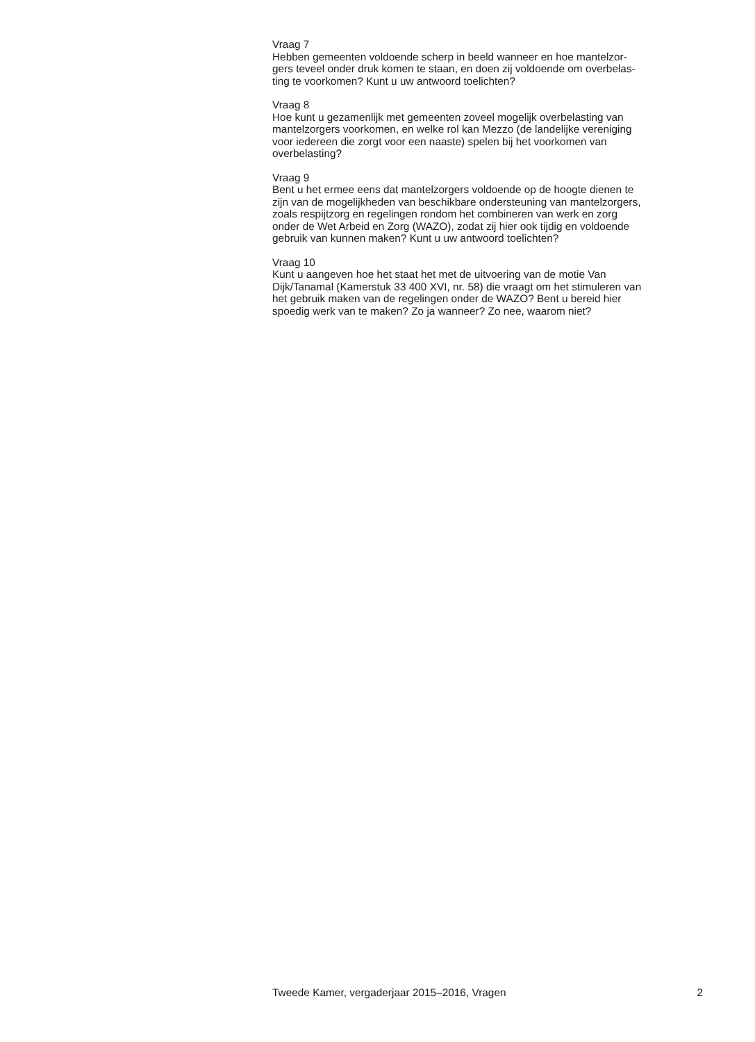Vraag 7
Hebben gemeenten voldoende scherp in beeld wanneer en hoe mantelzor-
gers teveel onder druk komen te staan, en doen zij voldoende om overbelas-
ting te voorkomen? Kunt u uw antwoord toelichten?
Vraag 8
Hoe kunt u gezamenlijk met gemeenten zoveel mogelijk overbelasting van
mantelzorgers voorkomen, en welke rol kan Mezzo (de landelijke vereniging
voor iedereen die zorgt voor een naaste) spelen bij het voorkomen van
overbelasting?
Vraag 9
Bent u het ermee eens dat mantelzorgers voldoende op de hoogte dienen te
zijn van de mogelijkheden van beschikbare ondersteuning van mantelzorgers,
zoals respijtzorg en regelingen rondom het combineren van werk en zorg
onder de Wet Arbeid en Zorg (WAZO), zodat zij hier ook tijdig en voldoende
gebruik van kunnen maken? Kunt u uw antwoord toelichten?
Vraag 10
Kunt u aangeven hoe het staat het met de uitvoering van de motie Van
Dijk/Tanamal (Kamerstuk 33 400 XVI, nr. 58) die vraagt om het stimuleren van
het gebruik maken van de regelingen onder de WAZO? Bent u bereid hier
spoedig werk van te maken? Zo ja wanneer? Zo nee, waarom niet?
Tweede Kamer, vergaderjaar 2015–2016, Vragen 2